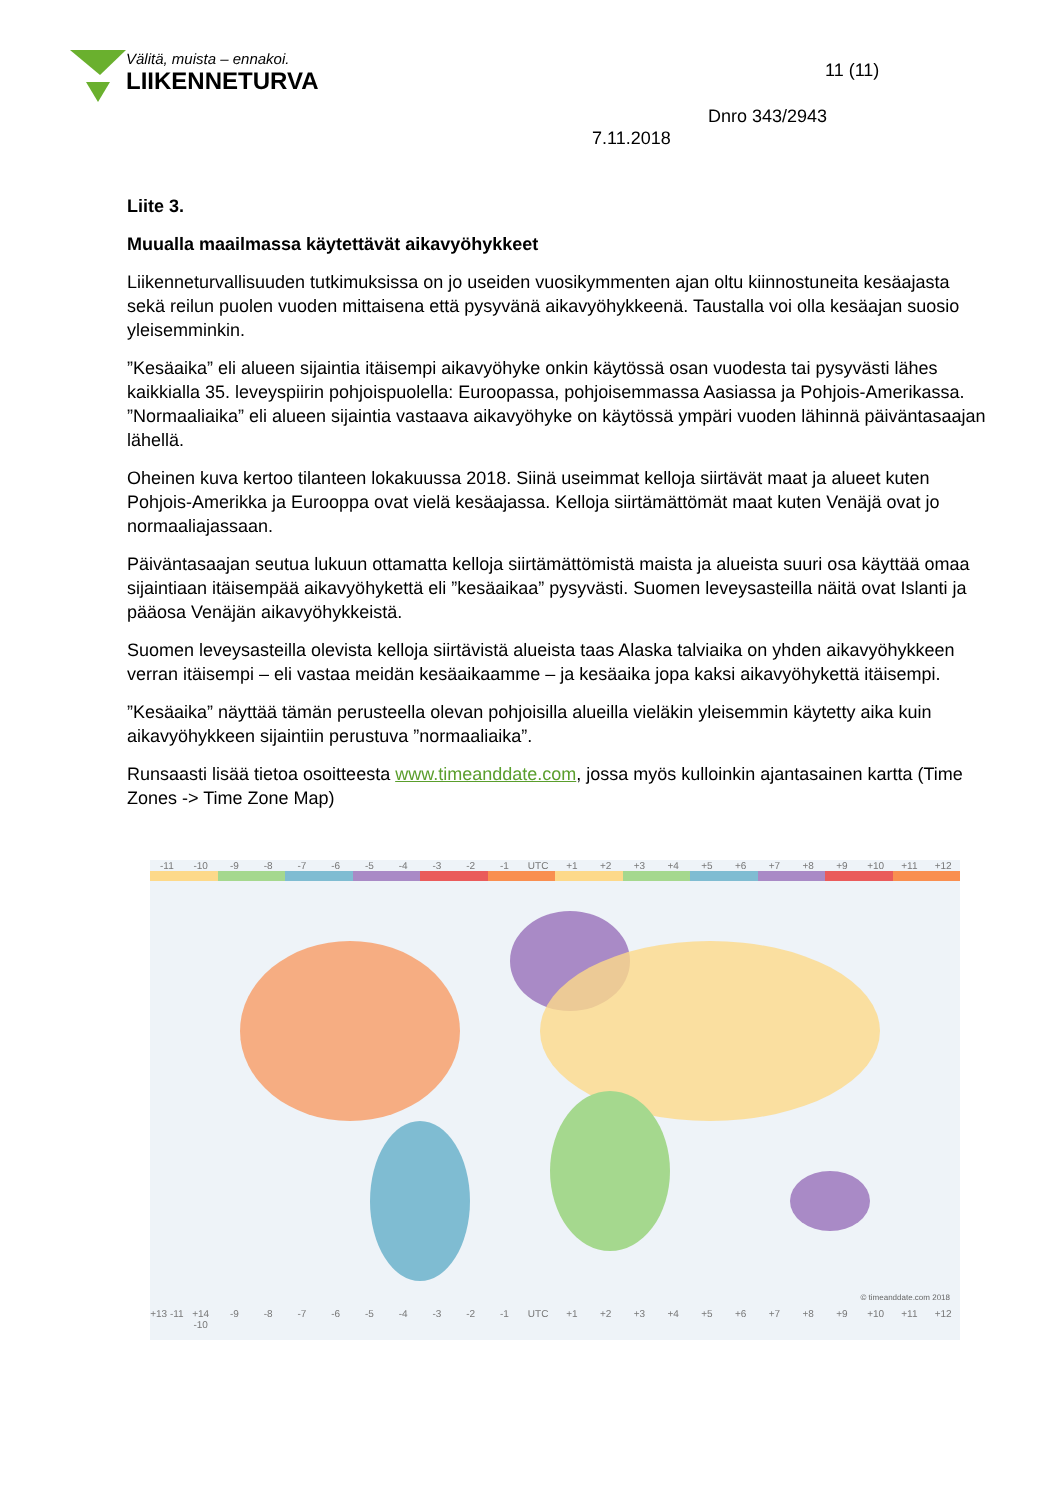Välitä, muista – ennakoi.
LIIKENNETURVA
11 (11)
Dnro 343/2943
7.11.2018
Liite 3.
Muualla maailmassa käytettävät aikavyöhykkeet
Liikenneturvallisuuden tutkimuksissa on jo useiden vuosikymmenten ajan oltu kiinnostuneita kesäajasta sekä reilun puolen vuoden mittaisena että pysyvänä aikavyöhykkeenä. Taustalla voi olla kesäajan suosio yleisemminkin.
”Kesäaika” eli alueen sijaintia itäisempi aikavyöhyke onkin käytössä osan vuodesta tai pysyvästi lähes kaikkialla 35. leveyspiirin pohjoispuolella: Euroopassa, pohjoisemmassa Aasiassa ja Pohjois-Amerikassa. ”Normaaliaika” eli alueen sijaintia vastaava aikavyöhyke on käytössä ympäri vuoden lähinnä päiväntasaajan lähellä.
Oheinen kuva kertoo tilanteen lokakuussa 2018. Siinä useimmat kelloja siirtävät maat ja alueet kuten Pohjois-Amerikka ja Eurooppa ovat vielä kesäajassa. Kelloja siirtämättömät maat kuten Venäjä ovat jo normaaliajassaan.
Päiväntasaajan seutua lukuun ottamatta kelloja siirtämättömistä maista ja alueista suuri osa käyttää omaa sijaintiaan itäisempää aikavyöhykettä eli ”kesäaikaa” pysyvästi. Suomen leveysasteilla näitä ovat Islanti ja pääosa Venäjän aikavyöhykkeistä.
Suomen leveysasteilla olevista kelloja siirtävistä alueista taas Alaska talviaika on yhden aikavyöhykkeen verran itäisempi – eli vastaa meidän kesäaikaamme – ja kesäaika jopa kaksi aikavyöhykettä itäisempi.
”Kesäaika” näyttää tämän perusteella olevan pohjoisilla alueilla vieläkin yleisemmin käytetty aika kuin aikavyöhykkeen sijaintiin perustuva ”normaaliaika”.
Runsaasti lisää tietoa osoitteesta www.timeanddate.com, jossa myös kulloinkin ajantasainen kartta (Time Zones -> Time Zone Map)
-11 -10 -9 -8 -7 -6 -5 -4 -3 -2 -1 UTC +1 +2 +3 +4 +5 +6 +7 +8 +9 +10 +11 +12
© timeanddate.com 2018
+13 -11 +14 -10 -9 -8 -7 -6 -5 -4 -3 -2 -1 UTC +1 +2 +3 +4 +5 +6 +7 +8 +9 +10 +11 +12